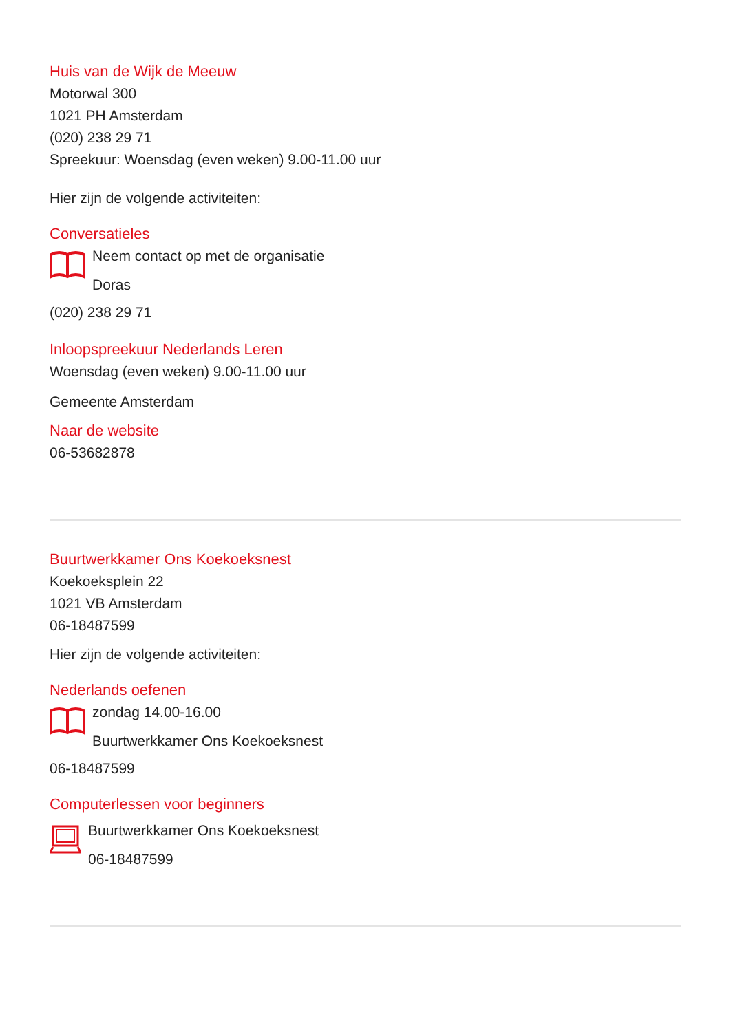Huis van de Wijk de Meeuw
Motorwal 300
1021 PH Amsterdam
(020) 238 29 71
Spreekuur: Woensdag (even weken) 9.00-11.00 uur
Hier zijn de volgende activiteiten:
Conversatieles
Neem contact op met de organisatie
Doras
(020) 238 29 71
Inloopspreekuur Nederlands Leren
Woensdag (even weken) 9.00-11.00 uur
Gemeente Amsterdam
Naar de website
06-53682878
Buurtwerkkamer Ons Koekoeksnest
Koekoeksplein 22
1021 VB Amsterdam
06-18487599
Hier zijn de volgende activiteiten:
Nederlands oefenen
zondag 14.00-16.00
Buurtwerkkamer Ons Koekoeksnest
06-18487599
Computerlessen voor beginners
Buurtwerkkamer Ons Koekoeksnest
06-18487599